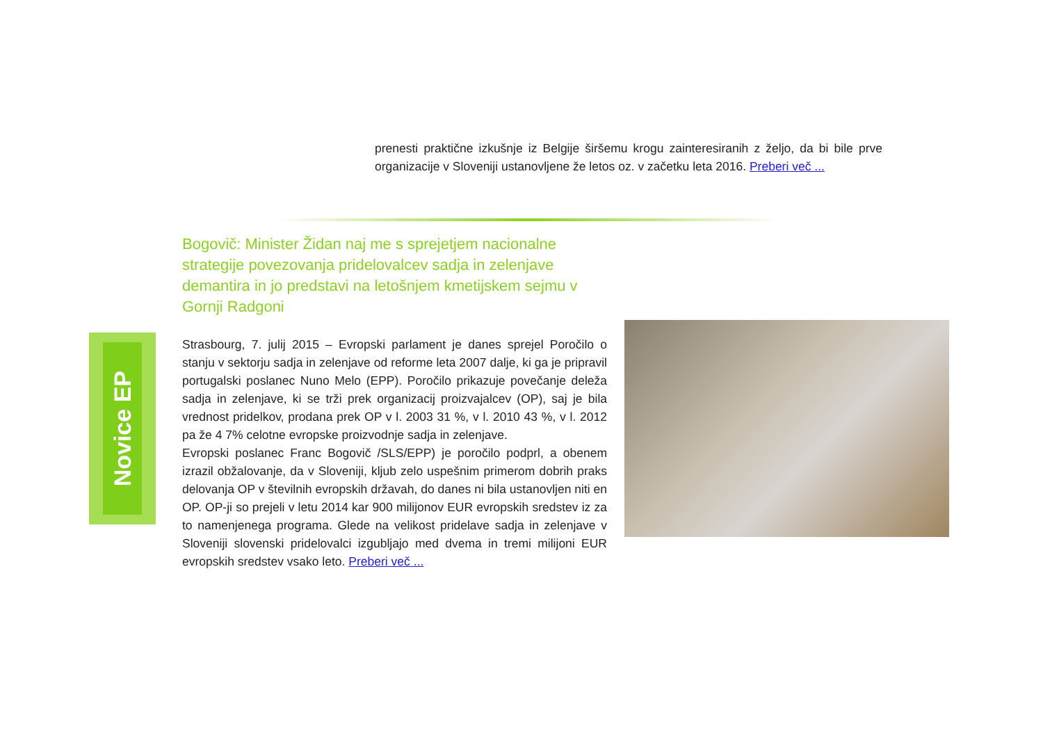prenesti praktične izkušnje iz Belgije širšemu krogu zainteresiranih z željo, da bi bile prve organizacije v Sloveniji ustanovljene že letos oz. v začetku leta 2016. Preberi več ...
Bogovič: Minister Židan naj me s sprejetjem nacionalne strategije povezovanja pridelovalcev sadja in zelenjave demantira in jo predstavi na letošnjem kmetijskem sejmu v Gornji Radgoni
Novice EP
Strasbourg, 7. julij 2015 – Evropski parlament je danes sprejel Poročilo o stanju v sektorju sadja in zelenjave od reforme leta 2007 dalje, ki ga je pripravil portugalski poslanec Nuno Melo (EPP). Poročilo prikazuje povečanje deleža sadja in zelenjave, ki se trži prek organizacij proizvajalcev (OP), saj je bila vrednost pridelkov, prodana prek OP v l. 2003 31 %, v l. 2010 43 %, v l. 2012 pa že 4 7% celotne evropske proizvodnje sadja in zelenjave.
Evropski poslanec Franc Bogovič /SLS/EPP) je poročilo podprl, a obenem izrazil obžalovanje, da v Sloveniji, kljub zelo uspešnim primerom dobrih praks delovanja OP v številnih evropskih državah, do danes ni bila ustanovljen niti en OP. OP-ji so prejeli v letu 2014 kar 900 milijonov EUR evropskih sredstev iz za to namenjenega programa. Glede na velikost pridelave sadja in zelenjave v Sloveniji slovenski pridelovalci izgubljajo med dvema in tremi milijoni EUR evropskih sredstev vsako leto. Preberi več ...